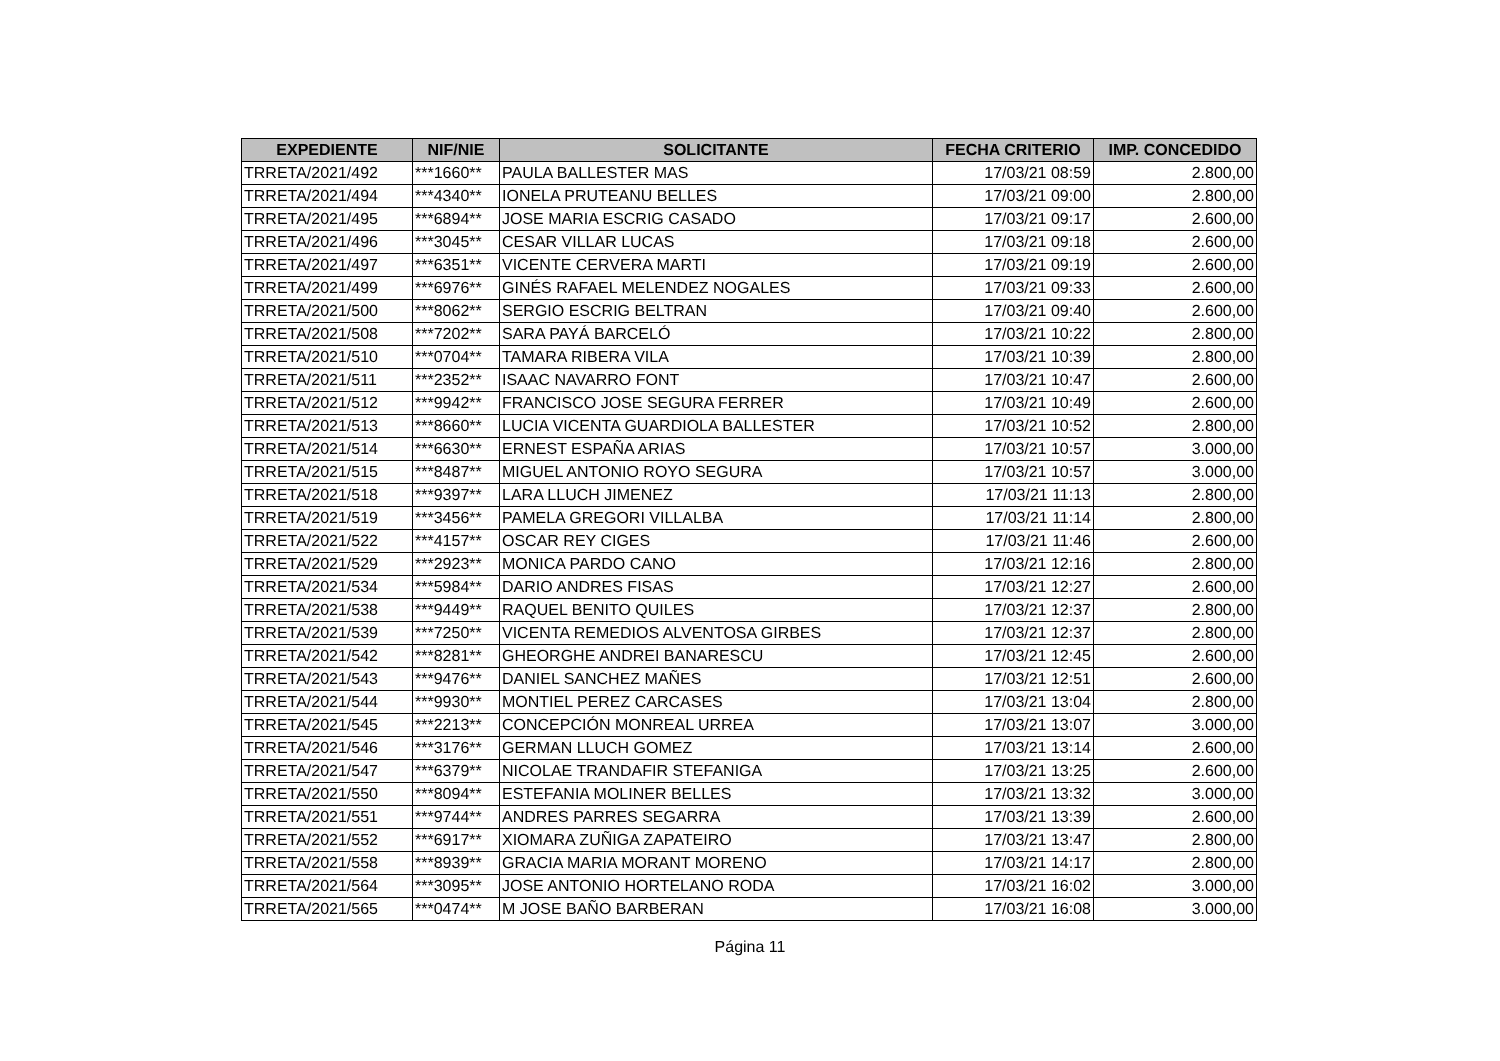| EXPEDIENTE | NIF/NIE | SOLICITANTE | FECHA CRITERIO | IMP. CONCEDIDO |
| --- | --- | --- | --- | --- |
| TRRETA/2021/492 | ***1660** | PAULA BALLESTER MAS | 17/03/21 08:59 | 2.800,00 |
| TRRETA/2021/494 | ***4340** | IONELA PRUTEANU BELLES | 17/03/21 09:00 | 2.800,00 |
| TRRETA/2021/495 | ***6894** | JOSE MARIA ESCRIG CASADO | 17/03/21 09:17 | 2.600,00 |
| TRRETA/2021/496 | ***3045** | CESAR VILLAR LUCAS | 17/03/21 09:18 | 2.600,00 |
| TRRETA/2021/497 | ***6351** | VICENTE CERVERA MARTI | 17/03/21 09:19 | 2.600,00 |
| TRRETA/2021/499 | ***6976** | GINÉS RAFAEL MELENDEZ NOGALES | 17/03/21 09:33 | 2.600,00 |
| TRRETA/2021/500 | ***8062** | SERGIO ESCRIG BELTRAN | 17/03/21 09:40 | 2.600,00 |
| TRRETA/2021/508 | ***7202** | SARA PAYÁ BARCELÓ | 17/03/21 10:22 | 2.800,00 |
| TRRETA/2021/510 | ***0704** | TAMARA RIBERA VILA | 17/03/21 10:39 | 2.800,00 |
| TRRETA/2021/511 | ***2352** | ISAAC NAVARRO FONT | 17/03/21 10:47 | 2.600,00 |
| TRRETA/2021/512 | ***9942** | FRANCISCO JOSE SEGURA FERRER | 17/03/21 10:49 | 2.600,00 |
| TRRETA/2021/513 | ***8660** | LUCIA VICENTA GUARDIOLA BALLESTER | 17/03/21 10:52 | 2.800,00 |
| TRRETA/2021/514 | ***6630** | ERNEST ESPAÑA ARIAS | 17/03/21 10:57 | 3.000,00 |
| TRRETA/2021/515 | ***8487** | MIGUEL ANTONIO ROYO SEGURA | 17/03/21 10:57 | 3.000,00 |
| TRRETA/2021/518 | ***9397** | LARA LLUCH JIMENEZ | 17/03/21 11:13 | 2.800,00 |
| TRRETA/2021/519 | ***3456** | PAMELA GREGORI VILLALBA | 17/03/21 11:14 | 2.800,00 |
| TRRETA/2021/522 | ***4157** | OSCAR REY CIGES | 17/03/21 11:46 | 2.600,00 |
| TRRETA/2021/529 | ***2923** | MONICA PARDO CANO | 17/03/21 12:16 | 2.800,00 |
| TRRETA/2021/534 | ***5984** | DARIO ANDRES FISAS | 17/03/21 12:27 | 2.600,00 |
| TRRETA/2021/538 | ***9449** | RAQUEL BENITO QUILES | 17/03/21 12:37 | 2.800,00 |
| TRRETA/2021/539 | ***7250** | VICENTA REMEDIOS ALVENTOSA GIRBES | 17/03/21 12:37 | 2.800,00 |
| TRRETA/2021/542 | ***8281** | GHEORGHE ANDREI BANARESCU | 17/03/21 12:45 | 2.600,00 |
| TRRETA/2021/543 | ***9476** | DANIEL SANCHEZ MAÑES | 17/03/21 12:51 | 2.600,00 |
| TRRETA/2021/544 | ***9930** | MONTIEL PEREZ CARCASES | 17/03/21 13:04 | 2.800,00 |
| TRRETA/2021/545 | ***2213** | CONCEPCIÓN MONREAL URREA | 17/03/21 13:07 | 3.000,00 |
| TRRETA/2021/546 | ***3176** | GERMAN LLUCH GOMEZ | 17/03/21 13:14 | 2.600,00 |
| TRRETA/2021/547 | ***6379** | NICOLAE TRANDAFIR STEFANIGA | 17/03/21 13:25 | 2.600,00 |
| TRRETA/2021/550 | ***8094** | ESTEFANIA MOLINER BELLES | 17/03/21 13:32 | 3.000,00 |
| TRRETA/2021/551 | ***9744** | ANDRES PARRES SEGARRA | 17/03/21 13:39 | 2.600,00 |
| TRRETA/2021/552 | ***6917** | XIOMARA ZUÑIGA ZAPATEIRO | 17/03/21 13:47 | 2.800,00 |
| TRRETA/2021/558 | ***8939** | GRACIA MARIA MORANT MORENO | 17/03/21 14:17 | 2.800,00 |
| TRRETA/2021/564 | ***3095** | JOSE ANTONIO HORTELANO RODA | 17/03/21 16:02 | 3.000,00 |
| TRRETA/2021/565 | ***0474** | M JOSE BAÑO BARBERAN | 17/03/21 16:08 | 3.000,00 |
Página 11